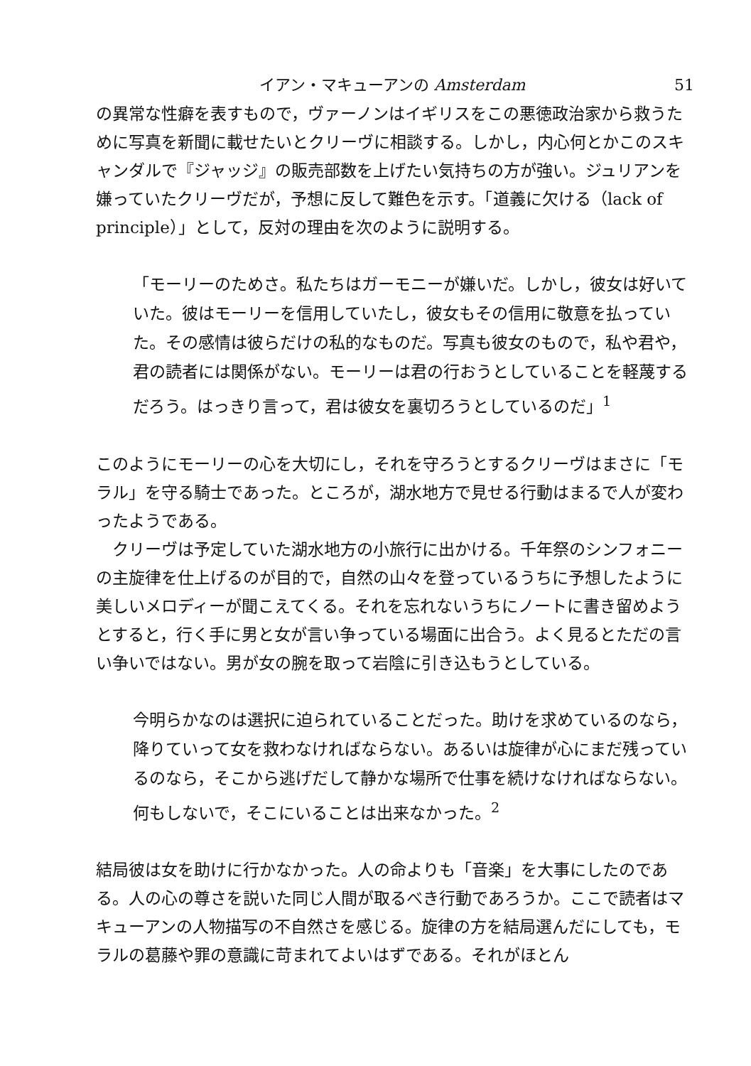イアン・マキューアンの Amsterdam 51
の異常な性癖を表すもので，ヴァーノンはイギリスをこの悪徳政治家から救うために写真を新聞に載せたいとクリーヴに相談する。しかし，内心何とかこのスキャンダルで『ジャッジ』の販売部数を上げたい気持ちの方が強い。ジュリアンを嫌っていたクリーヴだが，予想に反して難色を示す。「道義に欠ける（lack of principle）」として，反対の理由を次のように説明する。
「モーリーのためさ。私たちはガーモニーが嫌いだ。しかし，彼女は好いていた。彼はモーリーを信用していたし，彼女もその信用に敬意を払っていた。その感情は彼らだけの私的なものだ。写真も彼女のもので，私や君や，君の読者には関係がない。モーリーは君の行おうとしていることを軽蔑するだろう。はっきり言って，君は彼女を裏切ろうとしているのだ」<sup>1</sup>
このようにモーリーの心を大切にし，それを守ろうとするクリーヴはまさに「モラル」を守る騎士であった。ところが，湖水地方で見せる行動はまるで人が変わったようである。
クリーヴは予定していた湖水地方の小旅行に出かける。千年祭のシンフォニーの主旋律を仕上げるのが目的で，自然の山々を登っているうちに予想したように美しいメロディーが聞こえてくる。それを忘れないうちにノートに書き留めようとすると，行く手に男と女が言い争っている場面に出合う。よく見るとただの言い争いではない。男が女の腕を取って岩陰に引き込もうとしている。
今明らかなのは選択に迫られていることだった。助けを求めているのなら，降りていって女を救わなければならない。あるいは旋律が心にまだ残っているのなら，そこから逃げだして静かな場所で仕事を続けなければならない。何もしないで，そこにいることは出来なかった。<sup>2</sup>
結局彼は女を助けに行かなかった。人の命よりも「音楽」を大事にしたのである。人の心の尊さを説いた同じ人間が取るべき行動であろうか。ここで読者はマキューアンの人物描写の不自然さを感じる。旋律の方を結局選んだにしても，モラルの葛藤や罪の意識に苛まれてよいはずである。それがほとん